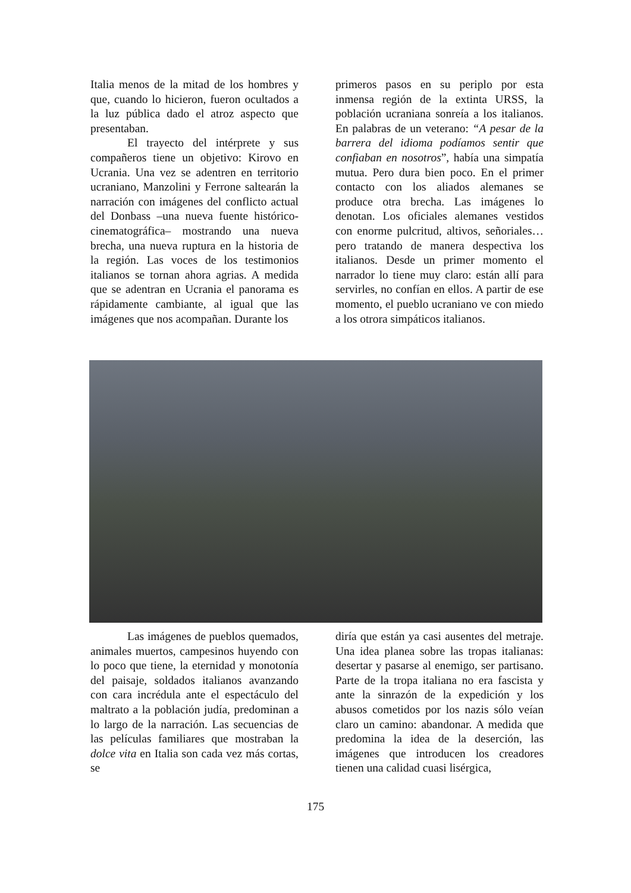Italia menos de la mitad de los hombres y que, cuando lo hicieron, fueron ocultados a la luz pública dado el atroz aspecto que presentaban.
El trayecto del intérprete y sus compañeros tiene un objetivo: Kirovo en Ucrania. Una vez se adentren en territorio ucraniano, Manzolini y Ferrone saltearán la narración con imágenes del conflicto actual del Donbass –una nueva fuente histórico-cinematográfica– mostrando una nueva brecha, una nueva ruptura en la historia de la región. Las voces de los testimonios italianos se tornan ahora agrias. A medida que se adentran en Ucrania el panorama es rápidamente cambiante, al igual que las imágenes que nos acompañan. Durante los
primeros pasos en su periplo por esta inmensa región de la extinta URSS, la población ucraniana sonreía a los italianos. En palabras de un veterano: “A pesar de la barrera del idioma podíamos sentir que confiaban en nosotros”, había una simpatía mutua. Pero dura bien poco. En el primer contacto con los aliados alemanes se produce otra brecha. Las imágenes lo denotan. Los oficiales alemanes vestidos con enorme pulcritud, altivos, señoriales… pero tratando de manera despectiva los italianos. Desde un primer momento el narrador lo tiene muy claro: están allí para servirles, no confían en ellos. A partir de ese momento, el pueblo ucraniano ve con miedo a los otrora simpáticos italianos.
Las imágenes de pueblos quemados, animales muertos, campesinos huyendo con lo poco que tiene, la eternidad y monotonía del paisaje, soldados italianos avanzando con cara incrédula ante el espectáculo del maltrato a la población judía, predominan a lo largo de la narración. Las secuencias de las películas familiares que mostraban la dolce vita en Italia son cada vez más cortas, se
diría que están ya casi ausentes del metraje. Una idea planea sobre las tropas italianas: desertar y pasarse al enemigo, ser partisano. Parte de la tropa italiana no era fascista y ante la sinrazón de la expedición y los abusos cometidos por los nazis sólo veían claro un camino: abandonar. A medida que predomina la idea de la deserción, las imágenes que introducen los creadores tienen una calidad cuasi lisérgica,
175